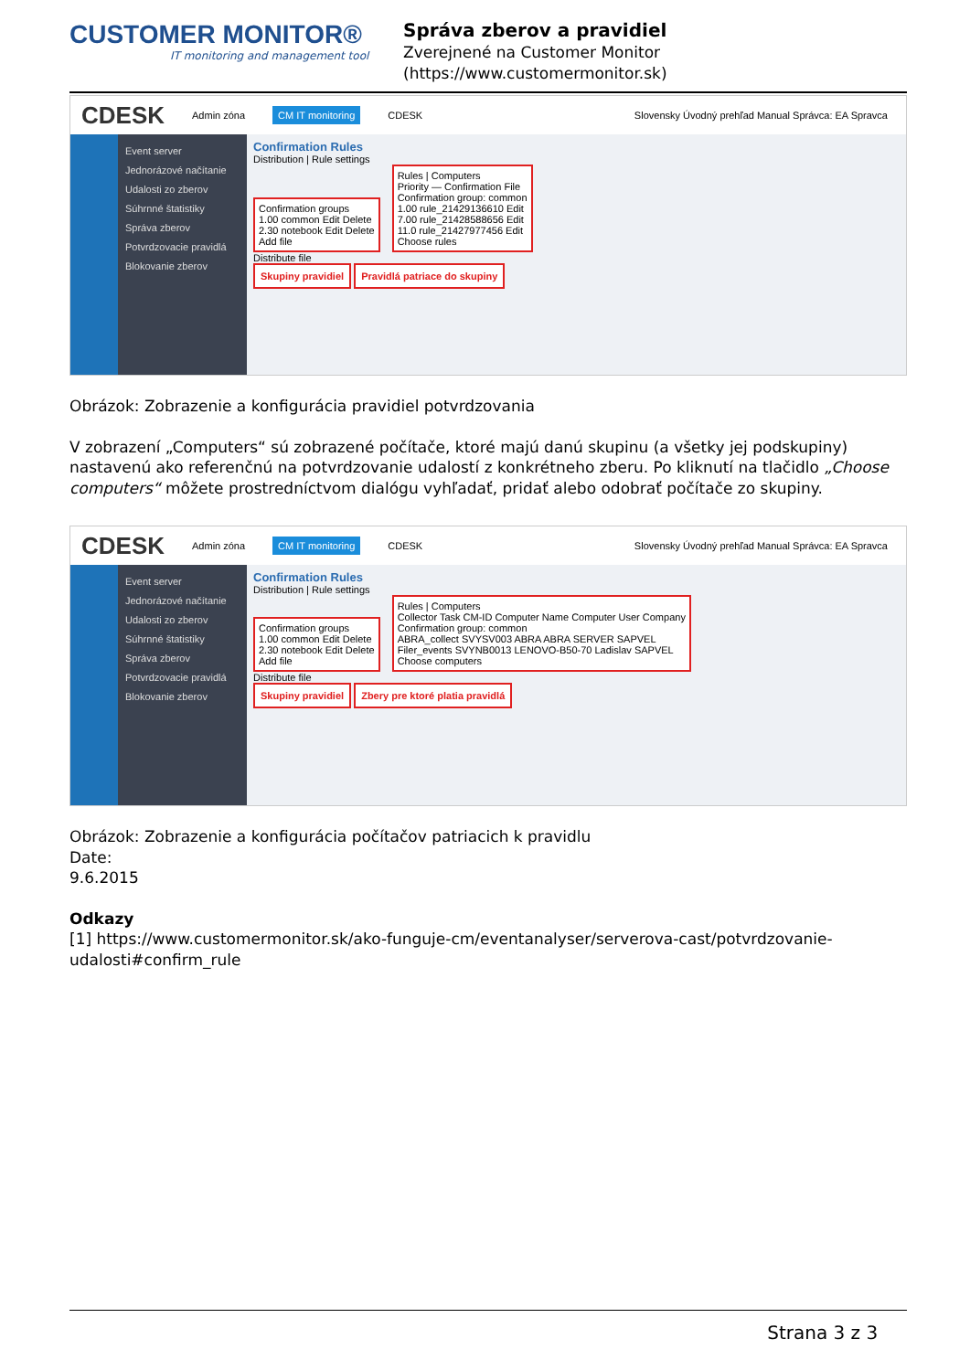CUSTOMER MONITOR®
IT monitoring and management tool
Správa zberov a pravidiel
Zverejnené na Customer Monitor
(https://www.customermonitor.sk)
CDESK Admin zóna CM IT monitoring CDESK Slovensky Úvodný prehľad Manual Správca: EA Spravca
Event server
Jednorázové načítanie
Udalosti zo zberov
Súhrnné štatistiky
Správa zberov
Potvrdzovacie pravidlá
Blokovanie zberov
Confirmation Rules
Distribution | Rule settings
Confirmation groups
1.00 common Edit Delete
2.30 notebook Edit Delete
Add file
Rules | Computers
Priority — Confirmation File
Confirmation group: common
1.00 rule_21429136610 Edit
7.00 rule_21428588656 Edit
11.0 rule_21427977456 Edit
Choose rules
Distribute file
Skupiny pravidiel Pravidlá patriace do skupiny
Obrázok: Zobrazenie a konfigurácia pravidiel potvrdzovania
V zobrazení „Computers“ sú zobrazené počítače, ktoré majú danú skupinu (a všetky jej podskupiny) nastavenú ako referenčnú na potvrdzovanie udalostí z konkrétneho zberu. Po kliknutí na tlačidlo „Choose computers“ môžete prostredníctvom dialógu vyhľadať, pridať alebo odobrať počítače zo skupiny.
CDESK Admin zóna CM IT monitoring CDESK Slovensky Úvodný prehľad Manual Správca: EA Spravca
Event server
Jednorázové načítanie
Udalosti zo zberov
Súhrnné štatistiky
Správa zberov
Potvrdzovacie pravidlá
Blokovanie zberov
Confirmation Rules
Distribution | Rule settings
Confirmation groups
1.00 common Edit Delete
2.30 notebook Edit Delete
Add file
Rules | Computers
Collector Task CM-ID Computer Name Computer User Company
Confirmation group: common
ABRA_collect SVYSV003 ABRA ABRA SERVER SAPVEL
Filer_events SVYNB0013 LENOVO-B50-70 Ladislav SAPVEL
Choose computers
Distribute file
Skupiny pravidiel Zbery pre ktoré platia pravidlá
Obrázok: Zobrazenie a konfigurácia počítačov patriacich k pravidlu
Date:
9.6.2015
Odkazy
[1] https://www.customermonitor.sk/ako-funguje-cm/eventanalyser/serverova-cast/potvrdzovanie-udalosti#confirm_rule
Strana 3 z 3